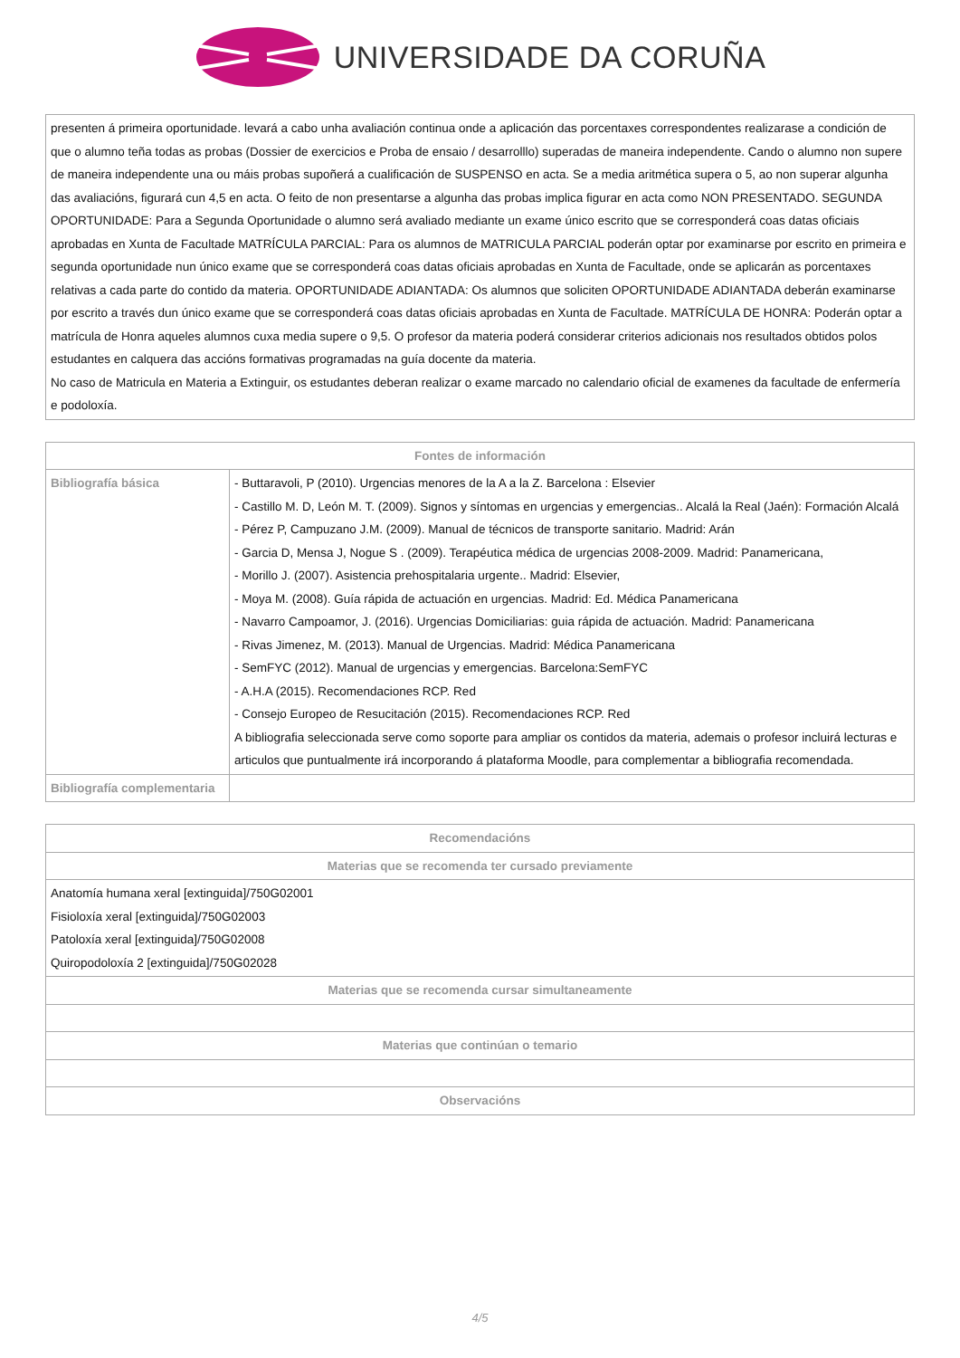UNIVERSIDADE DA CORUÑA
| presenten á primeira oportunidade. levará a cabo unha avaliación continua onde a aplicación das porcentaxes correspondentes realizarase a condición de que o alumno teña todas as probas (Dossier de exercicios e Proba de ensaio / desarrolllo) superadas de maneira independente. Cando o alumno non supere de maneira independente una ou máis probas supoñerá a cualificación de SUSPENSO en acta. Se a media aritmética supera o 5, ao non superar algunha das avaliacións, figurará cun 4,5 en acta. O feito de non presentarse a algunha das probas implica figurar en acta como NON PRESENTADO. SEGUNDA OPORTUNIDADE: Para a Segunda Oportunidade o alumno será avaliado mediante un exame único escrito que se corresponderá coas datas oficiais aprobadas en Xunta de Facultade MATRÍCULA PARCIAL: Para os alumnos de MATRICULA PARCIAL poderán optar por examinarse por escrito en primeira e segunda oportunidade nun único exame que se corresponderá coas datas oficiais aprobadas en Xunta de Facultade, onde se aplicarán as porcentaxes relativas a cada parte do contido da materia. OPORTUNIDADE ADIANTADA: Os alumnos que soliciten OPORTUNIDADE ADIANTADA deberán examinarse por escrito a través dun único exame que se corresponderá coas datas oficiais aprobadas en Xunta de Facultade. MATRÍCULA DE HONRA: Poderán optar a matrícula de Honra aqueles alumnos cuxa media supere o 9,5. O profesor da materia poderá considerar criterios adicionais nos resultados obtidos polos estudantes en calquera das accións formativas programadas na guía docente da materia. No caso de Matricula en Materia a Extinguir, os estudantes deberan realizar o exame marcado no calendario oficial de examenes da facultade de enfermería e podoloxía. |
| Fontes de información | |
| --- | --- |
| Bibliografía básica | - Buttaravoli, P (2010). Urgencias menores de la A a la Z. Barcelona : Elsevier - Castillo M. D, León M. T. (2009). Signos y síntomas en urgencias y emergencias.. Alcalá la Real (Jaén): Formación Alcalá - Pérez P, Campuzano J.M. (2009). Manual de técnicos de transporte sanitario. Madrid: Arán - Garcia D, Mensa J, Nogue S . (2009). Terapéutica médica de urgencias 2008-2009. Madrid: Panamericana, - Morillo J. (2007). Asistencia prehospitalaria urgente.. Madrid: Elsevier, - Moya M. (2008). Guía rápida de actuación en urgencias. Madrid: Ed. Médica Panamericana - Navarro Campoamor, J. (2016). Urgencias Domiciliarias: guia rápida de actuación. Madrid: Panamericana - Rivas Jimenez, M. (2013). Manual de Urgencias. Madrid: Médica Panamericana - SemFYC (2012). Manual de urgencias y emergencias. Barcelona:SemFYC - A.H.A (2015). Recomendaciones RCP. Red - Consejo Europeo de Resucitación (2015). Recomendaciones RCP. Red A bibliografia seleccionada serve como soporte para ampliar os contidos da materia, ademais o profesor incluirá lecturas e articulos que puntualmente irá incorporando á plataforma Moodle, para complementar a bibliografia recomendada. |
| Bibliografía complementaria | |
| Recomendacións |
| --- |
| Materias que se recomenda ter cursado previamente |
| Anatomía humana xeral [extinguida]/750G02001 Fisioloxía xeral [extinguida]/750G02003 Patoloxía xeral [extinguida]/750G02008 Quiropodoloxía 2 [extinguida]/750G02028 |
| Materias que se recomenda cursar simultaneamente |
| Materias que continúan o temario |
| Observacións |
4/5